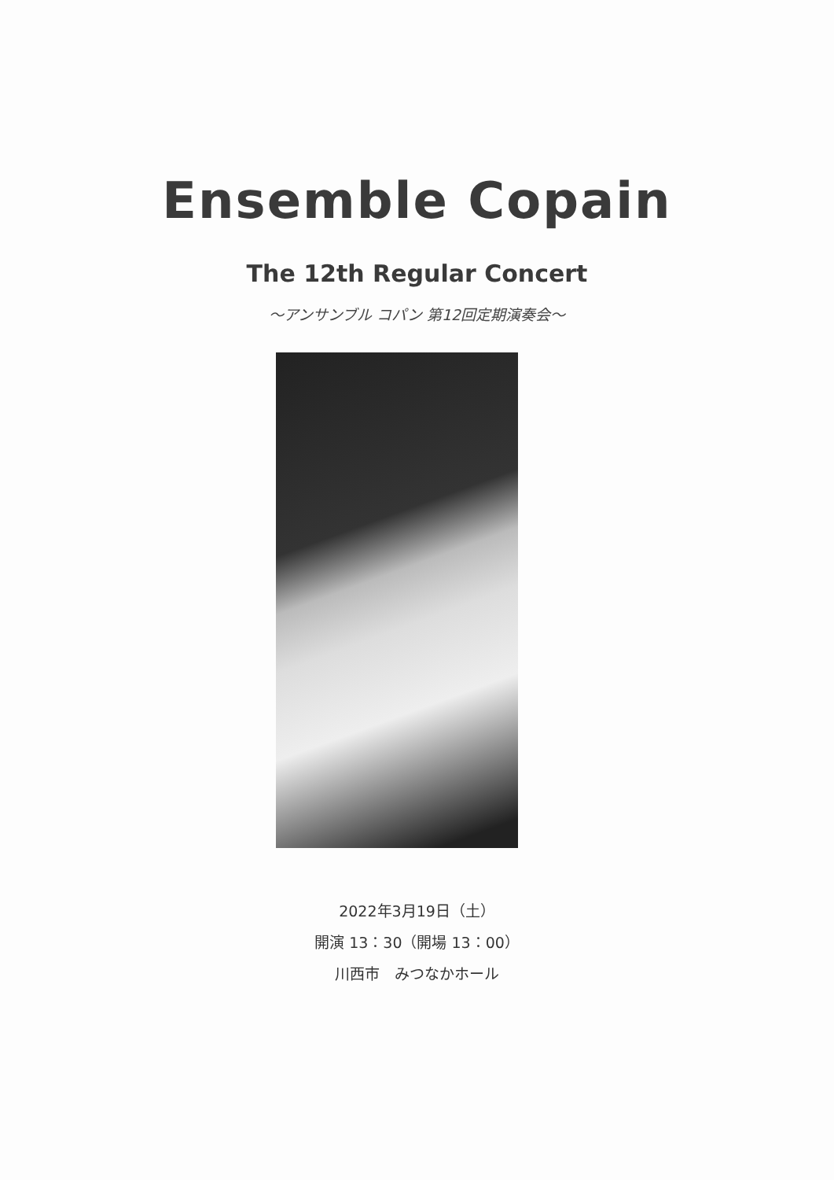Ensemble Copain
The 12th Regular Concert
～アンサンブル コパン 第12回定期演奏会～
2022年3月19日（土）
開演 13：30（開場 13：00）
川西市　みつなかホール